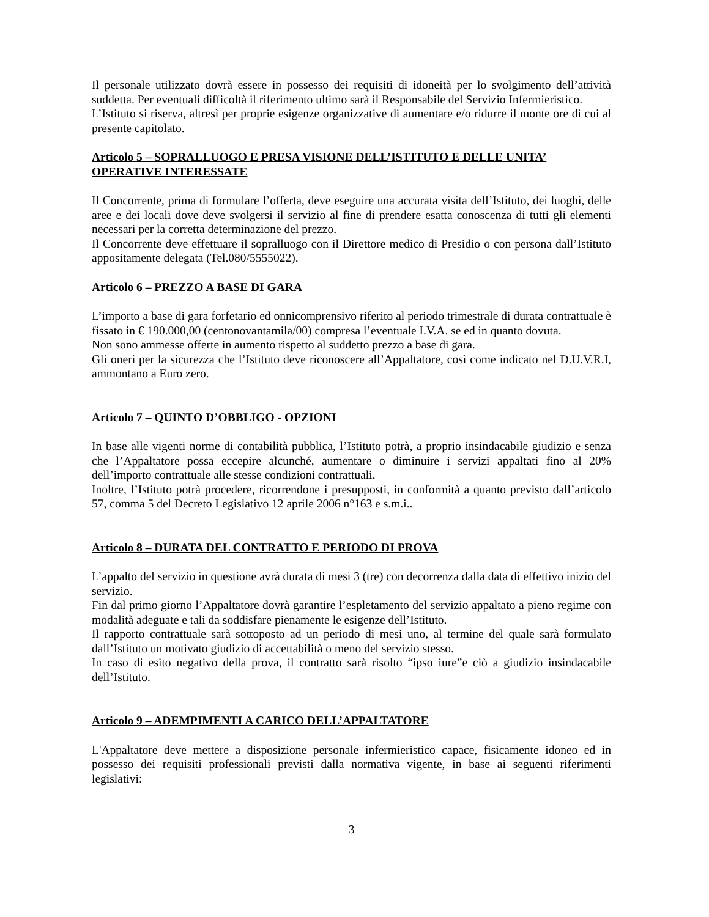Il personale utilizzato dovrà essere in possesso dei requisiti di idoneità per lo svolgimento dell’attività suddetta. Per eventuali difficoltà il riferimento ultimo sarà il Responsabile del Servizio Infermieristico.
L’Istituto si riserva, altresì per proprie esigenze organizzative di aumentare e/o ridurre il monte ore di cui al presente capitolato.
Articolo 5 – SOPRALLUOGO E PRESA VISIONE DELL’ISTITUTO E DELLE UNITA’ OPERATIVE INTERESSATE
Il Concorrente, prima di formulare l’offerta, deve eseguire una accurata visita dell’Istituto, dei luoghi, delle aree e dei locali dove deve svolgersi il servizio al fine di prendere esatta conoscenza di tutti gli elementi necessari per la corretta determinazione del prezzo.
Il Concorrente deve effettuare il sopralluogo con il Direttore medico di Presidio o con persona dall’Istituto appositamente delegata (Tel.080/5555022).
Articolo 6 – PREZZO A BASE DI GARA
L’importo a base di gara forfetario ed onnicomprensivo riferito al periodo trimestrale di durata contrattuale è fissato in € 190.000,00 (centonovantamila/00) compresa l’eventuale I.V.A. se ed in quanto dovuta.
Non sono ammesse offerte in aumento rispetto al suddetto prezzo a base di gara.
Gli oneri per la sicurezza che l’Istituto deve riconoscere all’Appaltatore, così come indicato nel D.U.V.R.I, ammontano a Euro zero.
Articolo 7 – QUINTO D’OBBLIGO - OPZIONI
In base alle vigenti norme di contabilità pubblica, l’Istituto potrà, a proprio insindacabile giudizio e senza che l’Appaltatore possa eccepire alcunché, aumentare o diminuire i servizi appaltati fino al 20% dell’importo contrattuale alle stesse condizioni contrattuali.
Inoltre, l’Istituto potrà procedere, ricorrendone i presupposti, in conformità a quanto previsto dall’articolo 57, comma 5 del Decreto Legislativo 12 aprile 2006 n°163 e s.m.i..
Articolo 8 – DURATA DEL CONTRATTO E PERIODO DI PROVA
L’appalto del servizio in questione avrà durata di mesi 3 (tre) con decorrenza dalla data di effettivo inizio del servizio.
Fin dal primo giorno l’Appaltatore dovrà garantire l’espletamento del servizio appaltato a pieno regime con modalità adeguate e tali da soddisfare pienamente le esigenze dell’Istituto.
Il rapporto contrattuale sarà sottoposto ad un periodo di mesi uno, al termine del quale sarà formulato dall’Istituto un motivato giudizio di accettabilità o meno del servizio stesso.
In caso di esito negativo della prova, il contratto sarà risolto “ipso iure”e ciò a giudizio insindacabile dell’Istituto.
Articolo 9 – ADEMPIMENTI A CARICO DELL’APPALTATORE
L'Appaltatore deve mettere a disposizione personale infermieristico capace, fisicamente idoneo ed in possesso dei requisiti professionali previsti dalla normativa vigente, in base ai seguenti riferimenti legislativi:
3